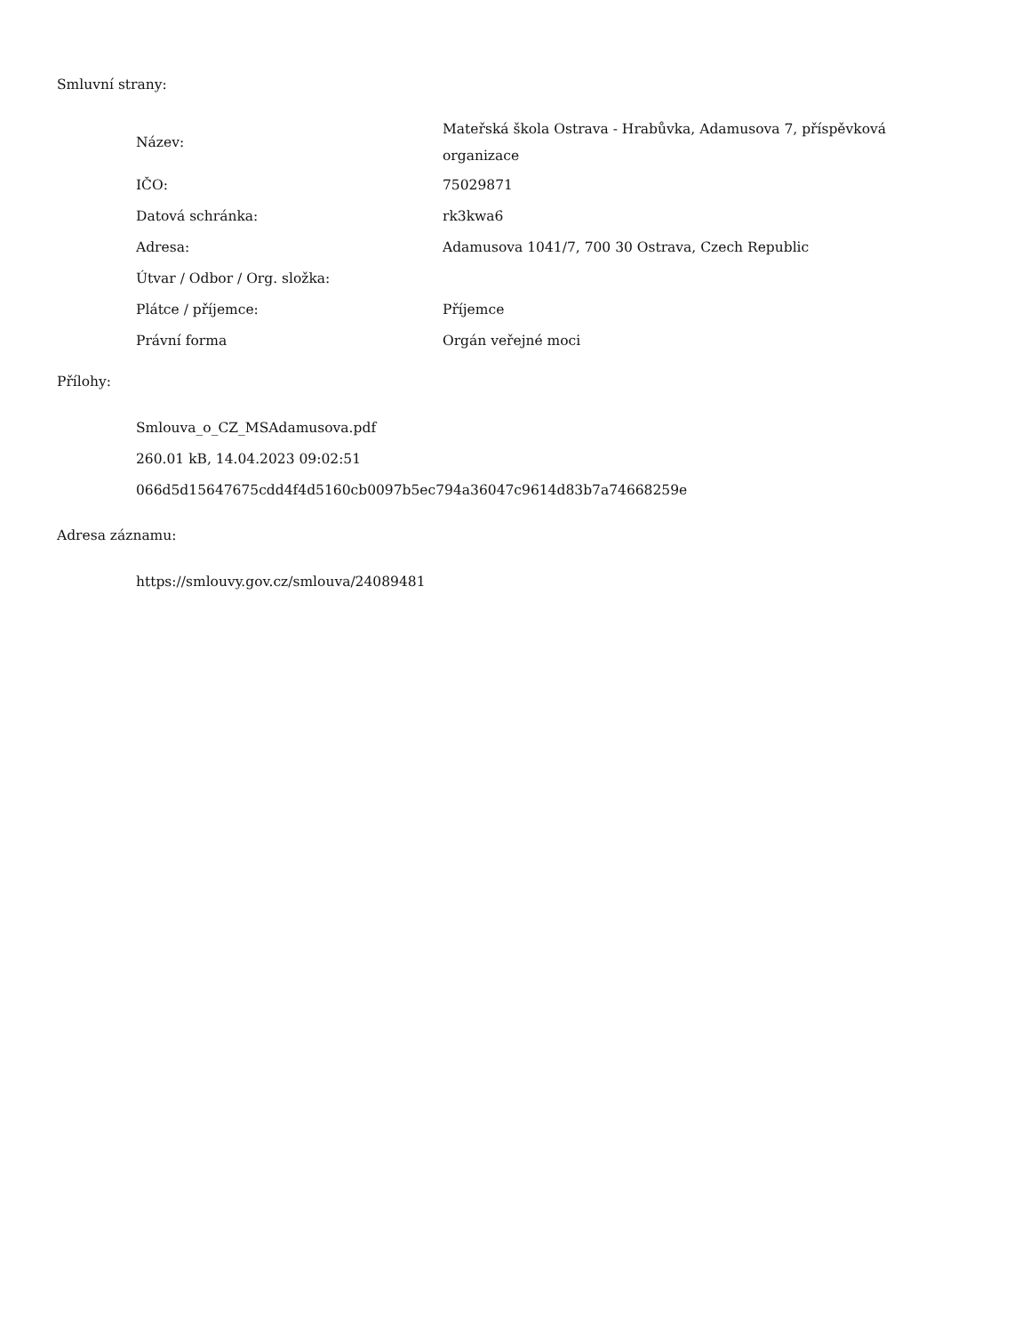Smluvní strany:
| Název: | Mateřská škola Ostrava - Hrabůvka, Adamusova 7, příspěvková organizace |
| IČO: | 75029871 |
| Datová schránka: | rk3kwa6 |
| Adresa: | Adamusova 1041/7, 700 30 Ostrava, Czech Republic |
| Útvar / Odbor / Org. složka: | |
| Plátce / příjemce: | Příjemce |
| Právní forma | Orgán veřejné moci |
Přílohy:
Smlouva_o_CZ_MSAdamusova.pdf
260.01 kB, 14.04.2023 09:02:51
066d5d15647675cdd4f4d5160cb0097b5ec794a36047c9614d83b7a74668259e
Adresa záznamu:
https://smlouvy.gov.cz/smlouva/24089481